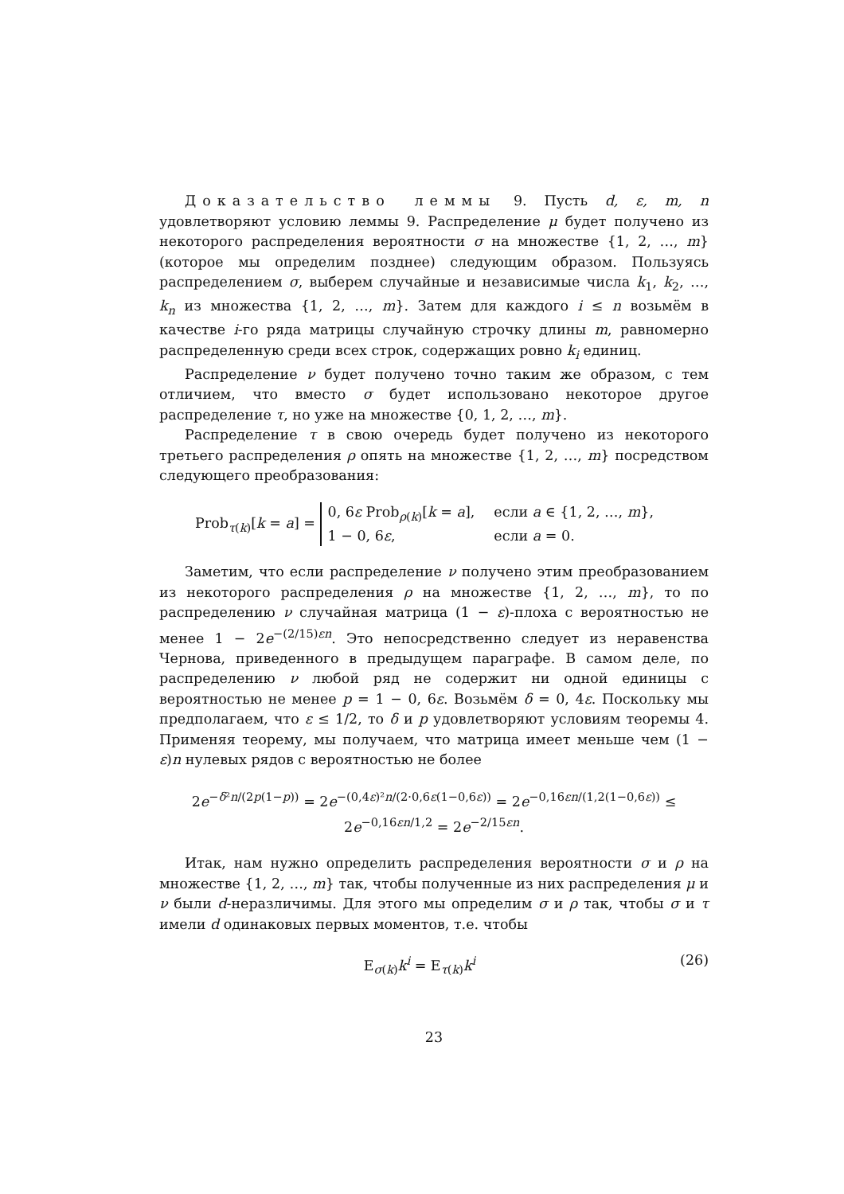Доказательство леммы 9. Пусть d, ε, m, n удовлетворяют условию леммы 9. Распределение μ будет получено из некоторого распределения вероятности σ на множестве {1, 2, …, m} (которое мы определим позднее) следующим образом. Пользуясь распределением σ, выберем случайные и независимые числа k<sub>1</sub>, k<sub>2</sub>, …, k<sub>n</sub> из множества {1, 2, …, m}. Затем для каждого i ≤ n возьмём в качестве i-го ряда матрицы случайную строчку длины m, равномерно распределенную среди всех строк, содержащих ровно k<sub>i</sub> единиц.
Распределение ν будет получено точно таким же образом, с тем отличием, что вместо σ будет использовано некоторое другое распределение τ, но уже на множестве {0, 1, 2, …, m}.
Распределение τ в свою очередь будет получено из некоторого третьего распределения ρ опять на множестве {1, 2, …, m} посредством следующего преобразования:
Prob<sub>τ(k)</sub>[k = a] =
0, 6ε Prob<sub>ρ(k)</sub>[k = a],
если a ∈ {1, 2, …, m},
1 − 0, 6ε,
если a = 0.
Заметим, что если распределение ν получено этим преобразованием из некоторого распределения ρ на множестве {1, 2, …, m}, то по распределению ν случайная матрица (1 − ε)-плоха с вероятностью не менее 1 − 2e<sup>−(2/15)εn</sup>. Это непосредственно следует из неравенства Чернова, приведенного в предыдущем параграфе. В самом деле, по распределению ν любой ряд не содержит ни одной единицы с вероятностью не менее p = 1 − 0, 6ε. Возьмём δ = 0, 4ε. Поскольку мы предполагаем, что ε ≤ 1/2, то δ и p удовлетворяют условиям теоремы 4. Применяя теорему, мы получаем, что матрица имеет меньше чем (1 − ε)n нулевых рядов с вероятностью не более
2e<sup>−δ²n/(2p(1−p))</sup> = 2e<sup>−(0,4ε)²n/(2·0,6ε(1−0,6ε))</sup> = 2e<sup>−0,16εn/(1,2(1−0,6ε))</sup> ≤ 2e<sup>−0,16εn/1,2</sup> = 2e<sup>−2/15εn</sup>.
Итак, нам нужно определить распределения вероятности σ и ρ на множестве {1, 2, …, m} так, чтобы полученные из них распределения μ и ν были d-неразличимы. Для этого мы определим σ и ρ так, чтобы σ и τ имели d одинаковых первых моментов, т.е. чтобы
(26) E<sub>σ(k)</sub>k<sup>i</sup> = E<sub>τ(k)</sub>k<sup>i</sup>
23